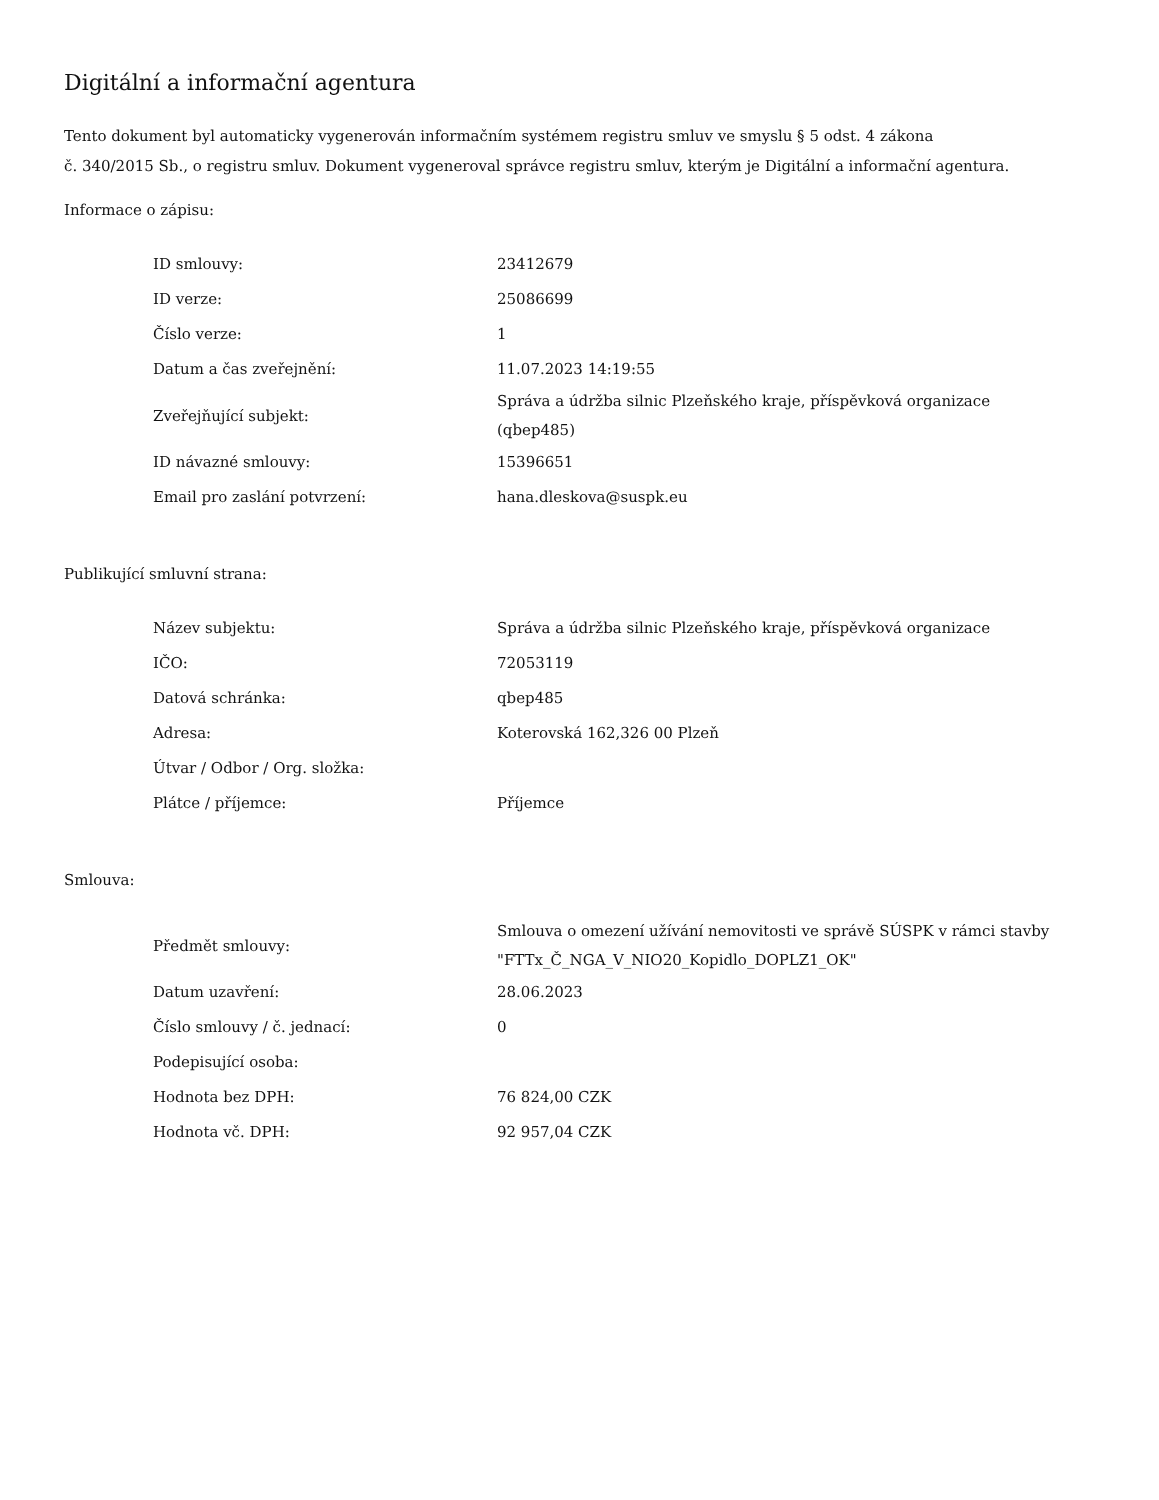Digitální a informační agentura
Tento dokument byl automaticky vygenerován informačním systémem registru smluv ve smyslu § 5 odst. 4 zákona
č. 340/2015 Sb., o registru smluv. Dokument vygeneroval správce registru smluv, kterým je Digitální a informační agentura.
Informace o zápisu:
| ID smlouvy: | 23412679 |
| ID verze: | 25086699 |
| Číslo verze: | 1 |
| Datum a čas zveřejnění: | 11.07.2023 14:19:55 |
| Zveřejňující subjekt: | Správa a údržba silnic Plzeňského kraje, příspěvková organizace (qbep485) |
| ID návazné smlouvy: | 15396651 |
| Email pro zaslání potvrzení: | hana.dleskova@suspk.eu |
Publikující smluvní strana:
| Název subjektu: | Správa a údržba silnic Plzeňského kraje, příspěvková organizace |
| IČO: | 72053119 |
| Datová schránka: | qbep485 |
| Adresa: | Koterovská 162,326 00 Plzeň |
| Útvar / Odbor / Org. složka: | |
| Plátce / příjemce: | Příjemce |
Smlouva:
| Předmět smlouvy: | Smlouva o omezení užívání nemovitosti ve správě SÚSPK v rámci stavby "FTTx_Č_NGA_V_NIO20_Kopidlo_DOPLZ1_OK" |
| Datum uzavření: | 28.06.2023 |
| Číslo smlouvy / č. jednací: | 0 |
| Podepisující osoba: | |
| Hodnota bez DPH: | 76 824,00 CZK |
| Hodnota vč. DPH: | 92 957,04 CZK |